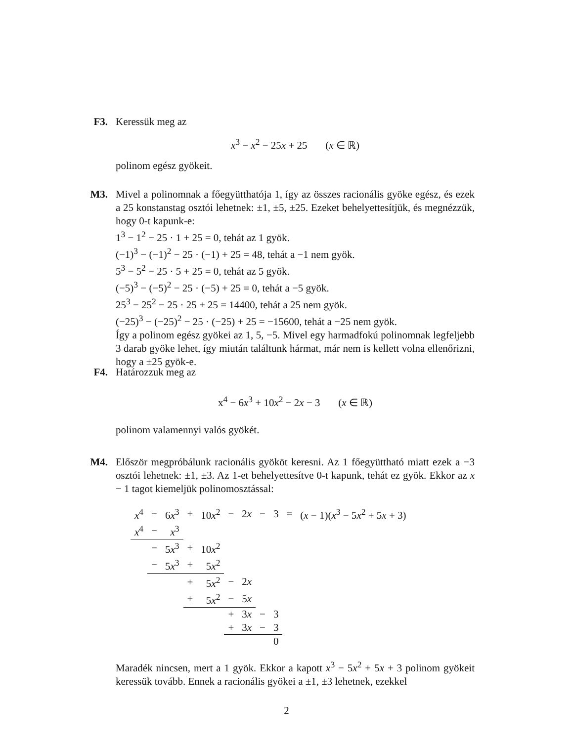F3. Keressük meg az
x<sup>3</sup> − x<sup>2</sup> − 25x + 25 (x ∈ ℝ)
polinom egész gyökeit.
M3. Mivel a polinomnak a főegyütthatója 1, így az összes racionális gyöke egész, és ezek a 25 konstanstag osztói lehetnek: ±1, ±5, ±25. Ezeket behelyettesítjük, és megnézzük, hogy 0-t kapunk-e:
1<sup>3</sup> − 1<sup>2</sup> − 25 · 1 + 25 = 0, tehát az 1 gyök.
(−1)<sup>3</sup> − (−1)<sup>2</sup> − 25 · (−1) + 25 = 48, tehát a −1 nem gyök.
5<sup>3</sup> − 5<sup>2</sup> − 25 · 5 + 25 = 0, tehát az 5 gyök.
(−5)<sup>3</sup> − (−5)<sup>2</sup> − 25 · (−5) + 25 = 0, tehát a −5 gyök.
25<sup>3</sup> − 25<sup>2</sup> − 25 · 25 + 25 = 14400, tehát a 25 nem gyök.
(−25)<sup>3</sup> − (−25)<sup>2</sup> − 25 · (−25) + 25 = −15600, tehát a −25 nem gyök.
Így a polinom egész gyökei az 1, 5, −5. Mivel egy harmadfokú polinomnak legfeljebb 3 darab gyöke lehet, így miután találtunk hármat, már nem is kellett volna ellenőrizni, hogy a ±25 gyök-e.
F4. Határozzuk meg az
x<sup>4</sup> − 6x<sup>3</sup> + 10x<sup>2</sup> − 2x − 3 (x ∈ ℝ)
polinom valamennyi valós gyökét.
M4. Először megpróbálunk racionális gyököt keresni. Az 1 főegyüttható miatt ezek a −3 osztói lehetnek: ±1, ±3. Az 1-et behelyettesítve 0-t kapunk, tehát ez gyök. Ekkor az x − 1 tagot kiemeljük polinomosztással:
| x<sup>4</sup> | − | 6 x<sup>3</sup> | + | 10 x<sup>2</sup> | − | 2 x | − | 3 | = | ( x − 1)( x<sup>3</sup> − 5 x<sup>2</sup> + 5 x + 3) |
| x<sup>4</sup> | − | x<sup>3</sup> | | | | | | | | |
| | − | 5 x<sup>3</sup> | + | 10 x<sup>2</sup> | | | | | | |
| | − | 5 x<sup>3</sup> | + | 5 x<sup>2</sup> | | | | | | |
| | | | + | 5 x<sup>2</sup> | − | 2 x | | | | |
| | | | + | 5 x<sup>2</sup> | − | 5 x | | | | |
| | | | | | + | 3 x | − | 3 | | |
| | | | | | + | 3 x | − | 3 | | |
| | | | | | | | | 0 | | |
Maradék nincsen, mert a 1 gyök. Ekkor a kapott x<sup>3</sup> − 5x<sup>2</sup> + 5x + 3 polinom gyökeit keressük tovább. Ennek a racionális gyökei a ±1, ±3 lehetnek, ezekkel
2